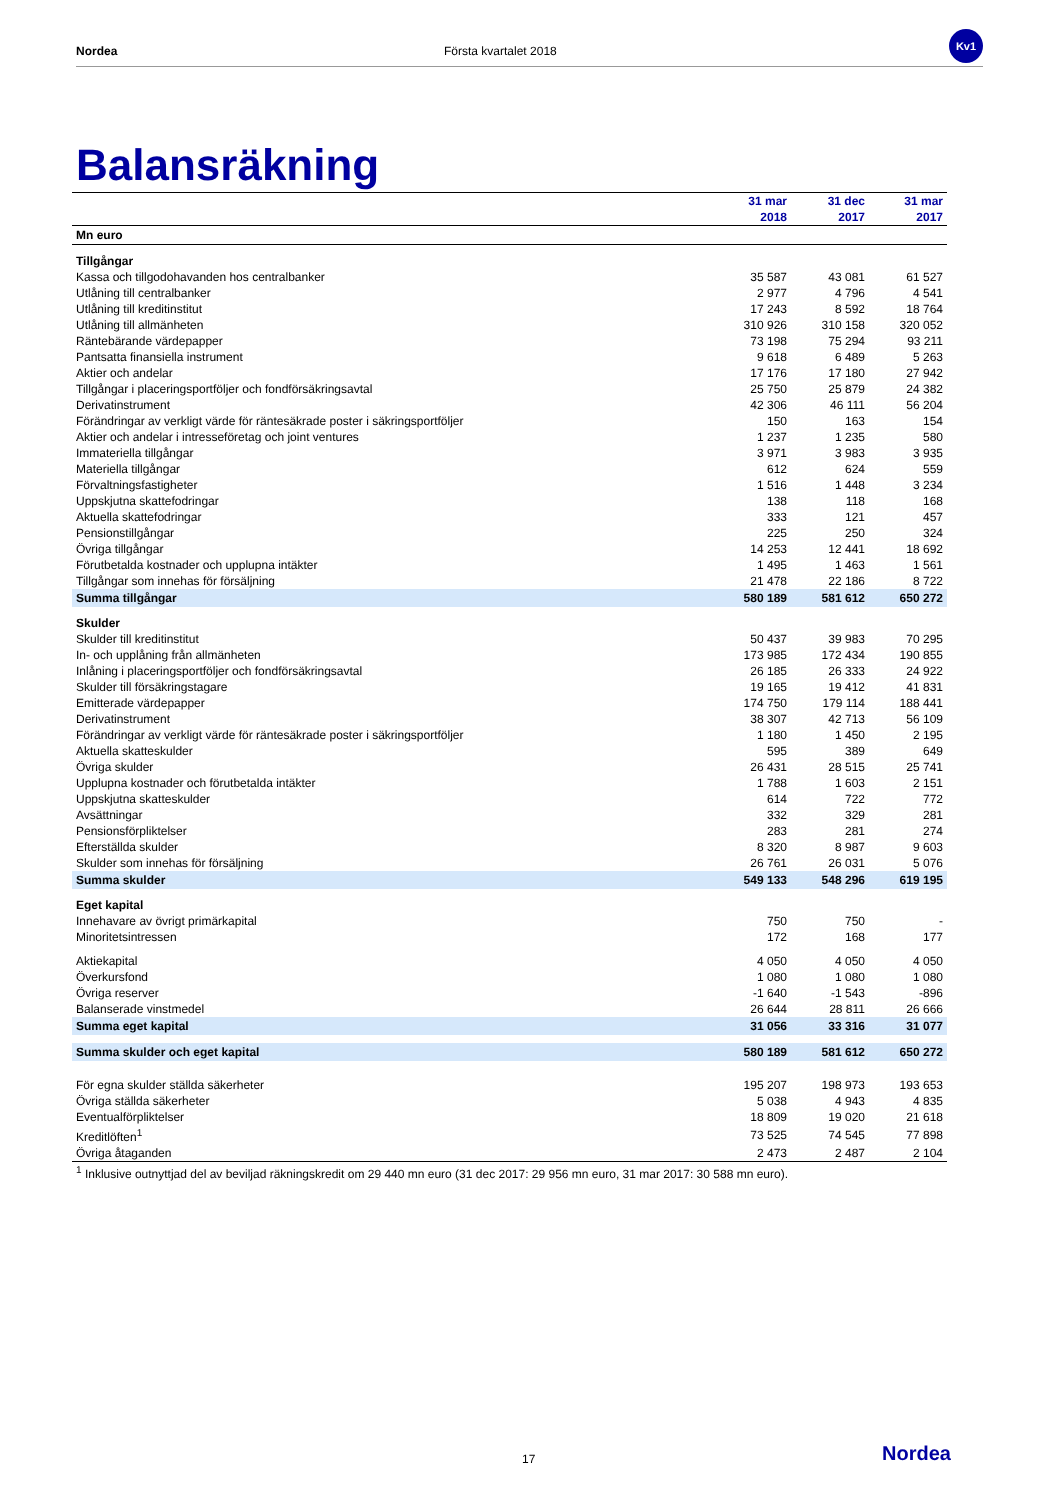Nordea Första kvartalet 2018
Kv1
Balansräkning
| | 31 mar 2018 | 31 dec 2017 | 31 mar 2017 |
| --- | --- | --- | --- |
| Mn euro | | | |
| Tillgångar | | | |
| Kassa och tillgodohavanden hos centralbanker | 35 587 | 43 081 | 61 527 |
| Utlåning till centralbanker | 2 977 | 4 796 | 4 541 |
| Utlåning till kreditinstitut | 17 243 | 8 592 | 18 764 |
| Utlåning till allmänheten | 310 926 | 310 158 | 320 052 |
| Räntebärande värdepapper | 73 198 | 75 294 | 93 211 |
| Pantsatta finansiella instrument | 9 618 | 6 489 | 5 263 |
| Aktier och andelar | 17 176 | 17 180 | 27 942 |
| Tillgångar i placeringsportföljer och fondförsäkringsavtal | 25 750 | 25 879 | 24 382 |
| Derivatinstrument | 42 306 | 46 111 | 56 204 |
| Förändringar av verkligt värde för räntesäkrade poster i säkringsportföljer | 150 | 163 | 154 |
| Aktier och andelar i intresseföretag och joint ventures | 1 237 | 1 235 | 580 |
| Immateriella tillgångar | 3 971 | 3 983 | 3 935 |
| Materiella tillgångar | 612 | 624 | 559 |
| Förvaltningsfastigheter | 1 516 | 1 448 | 3 234 |
| Uppskjutna skattefodringar | 138 | 118 | 168 |
| Aktuella skattefodringar | 333 | 121 | 457 |
| Pensionstillgångar | 225 | 250 | 324 |
| Övriga tillgångar | 14 253 | 12 441 | 18 692 |
| Förutbetalda kostnader och upplupna intäkter | 1 495 | 1 463 | 1 561 |
| Tillgångar som innehas för försäljning | 21 478 | 22 186 | 8 722 |
| Summa tillgångar | 580 189 | 581 612 | 650 272 |
| Skulder | | | |
| Skulder till kreditinstitut | 50 437 | 39 983 | 70 295 |
| In- och upplåning från allmänheten | 173 985 | 172 434 | 190 855 |
| Inlåning i placeringsportföljer och fondförsäkringsavtal | 26 185 | 26 333 | 24 922 |
| Skulder till försäkringstagare | 19 165 | 19 412 | 41 831 |
| Emitterade värdepapper | 174 750 | 179 114 | 188 441 |
| Derivatinstrument | 38 307 | 42 713 | 56 109 |
| Förändringar av verkligt värde för räntesäkrade poster i säkringsportföljer | 1 180 | 1 450 | 2 195 |
| Aktuella skatteskulder | 595 | 389 | 649 |
| Övriga skulder | 26 431 | 28 515 | 25 741 |
| Upplupna kostnader och förutbetalda intäkter | 1 788 | 1 603 | 2 151 |
| Uppskjutna skatteskulder | 614 | 722 | 772 |
| Avsättningar | 332 | 329 | 281 |
| Pensionsförpliktelser | 283 | 281 | 274 |
| Efterställda skulder | 8 320 | 8 987 | 9 603 |
| Skulder som innehas för försäljning | 26 761 | 26 031 | 5 076 |
| Summa skulder | 549 133 | 548 296 | 619 195 |
| Eget kapital | | | |
| Innehavare av övrigt primärkapital | 750 | 750 | - |
| Minoritetsintressen | 172 | 168 | 177 |
| Aktiekapital | 4 050 | 4 050 | 4 050 |
| Överkursfond | 1 080 | 1 080 | 1 080 |
| Övriga reserver | -1 640 | -1 543 | -896 |
| Balanserade vinstmedel | 26 644 | 28 811 | 26 666 |
| Summa eget kapital | 31 056 | 33 316 | 31 077 |
| Summa skulder och eget kapital | 580 189 | 581 612 | 650 272 |
| För egna skulder ställda säkerheter | 195 207 | 198 973 | 193 653 |
| Övriga ställda säkerheter | 5 038 | 4 943 | 4 835 |
| Eventualförpliktelser | 18 809 | 19 020 | 21 618 |
| Kreditlöften<sup>1</sup> | 73 525 | 74 545 | 77 898 |
| Övriga åtaganden | 2 473 | 2 487 | 2 104 |
| <sup>1</sup> Inklusive outnyttjad del av beviljad räkningskredit om 29 440 mn euro (31 dec 2017: 29 956 mn euro, 31 mar 2017: 30 588 mn euro). | | | |
17 Nordea